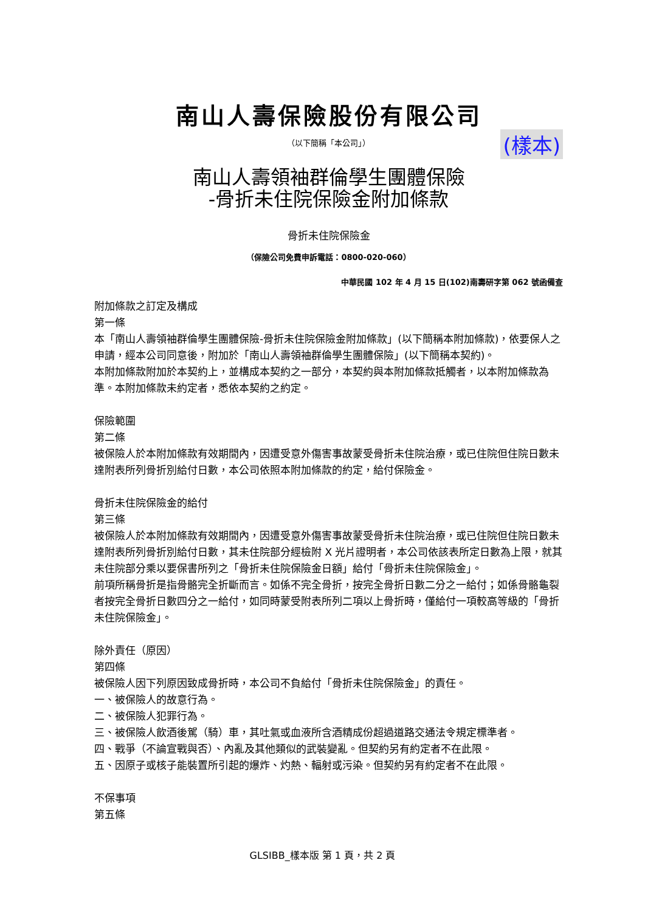南山人壽保險股份有限公司
（以下簡稱「本公司」）
(樣本)
南山人壽領袖群倫學生團體保險
-骨折未住院保險金附加條款
骨折未住院保險金
（保險公司免費申訴電話：0800-020-060）
中華民國 102 年 4 月 15 日(102)南壽研字第 062 號函備查
附加條款之訂定及構成
第一條
本「南山人壽領袖群倫學生團體保險-骨折未住院保險金附加條款」(以下簡稱本附加條款)，依要保人之申請，經本公司同意後，附加於「南山人壽領袖群倫學生團體保險」(以下簡稱本契約)。
本附加條款附加於本契約上，並構成本契約之一部分，本契約與本附加條款抵觸者，以本附加條款為準。本附加條款未約定者，悉依本契約之約定。
保險範圍
第二條
被保險人於本附加條款有效期間內，因遭受意外傷害事故蒙受骨折未住院治療，或已住院但住院日數未達附表所列骨折別給付日數，本公司依照本附加條款的約定，給付保險金。
骨折未住院保險金的給付
第三條
被保險人於本附加條款有效期間內，因遭受意外傷害事故蒙受骨折未住院治療，或已住院但住院日數未達附表所列骨折別給付日數，其未住院部分經檢附 X 光片證明者，本公司依該表所定日數為上限，就其未住院部分乘以要保書所列之「骨折未住院保險金日額」給付「骨折未住院保險金」。
前項所稱骨折是指骨骼完全折斷而言。如係不完全骨折，按完全骨折日數二分之一給付；如係骨骼龜裂者按完全骨折日數四分之一給付，如同時蒙受附表所列二項以上骨折時，僅給付一項較高等級的「骨折未住院保險金」。
除外責任（原因）
第四條
被保險人因下列原因致成骨折時，本公司不負給付「骨折未住院保險金」的責任。
一、被保險人的故意行為。
二、被保險人犯罪行為。
三、被保險人飲酒後駕（騎）車，其吐氣或血液所含酒精成份超過道路交通法令規定標準者。
四、戰爭（不論宣戰與否）、內亂及其他類似的武裝變亂。但契約另有約定者不在此限。
五、因原子或核子能裝置所引起的爆炸、灼熱、輻射或污染。但契約另有約定者不在此限。
不保事項
第五條
GLSIBB_樣本版 第 1 頁，共 2 頁